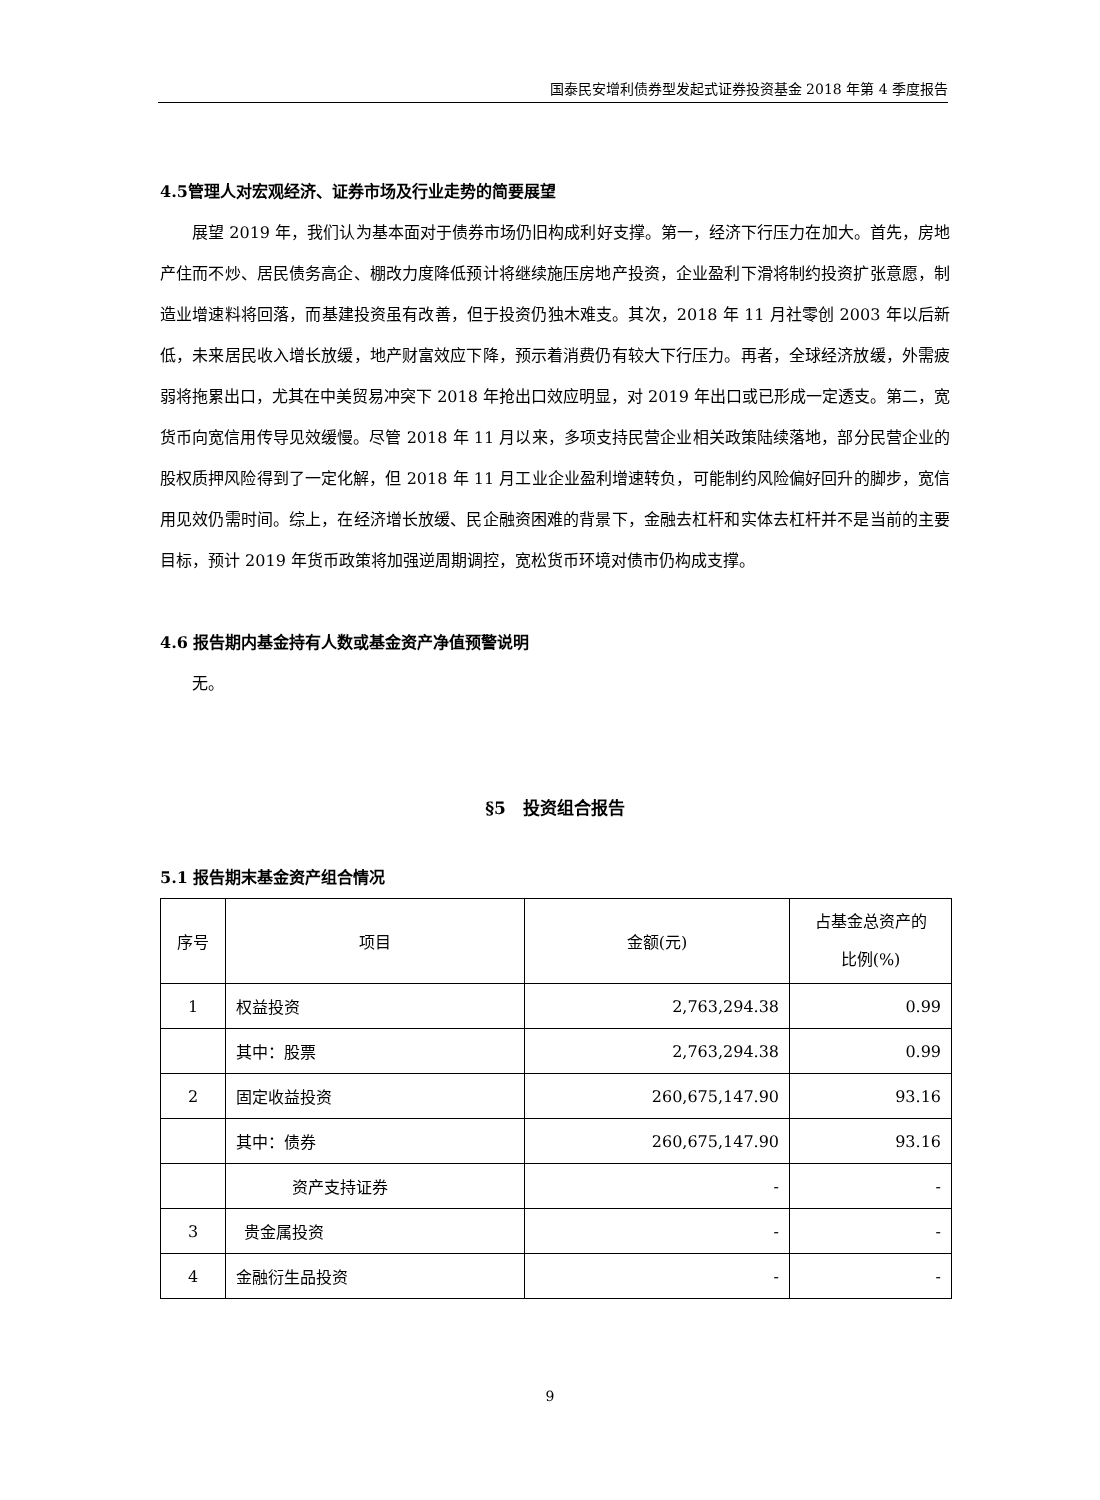国泰民安增利债券型发起式证券投资基金 2018 年第 4 季度报告
4.5管理人对宏观经济、证券市场及行业走势的简要展望
展望 2019 年，我们认为基本面对于债券市场仍旧构成利好支撑。第一，经济下行压力在加大。首先，房地产住而不炒、居民债务高企、棚改力度降低预计将继续施压房地产投资，企业盈利下滑将制约投资扩张意愿，制造业增速料将回落，而基建投资虽有改善，但于投资仍独木难支。其次，2018 年 11 月社零创 2003 年以后新低，未来居民收入增长放缓，地产财富效应下降，预示着消费仍有较大下行压力。再者，全球经济放缓，外需疲弱将拖累出口，尤其在中美贸易冲突下 2018 年抢出口效应明显，对 2019 年出口或已形成一定透支。第二，宽货币向宽信用传导见效缓慢。尽管 2018 年 11 月以来，多项支持民营企业相关政策陆续落地，部分民营企业的股权质押风险得到了一定化解，但 2018 年 11 月工业企业盈利增速转负，可能制约风险偏好回升的脚步，宽信用见效仍需时间。综上，在经济增长放缓、民企融资困难的背景下，金融去杠杆和实体去杠杆并不是当前的主要目标，预计 2019 年货币政策将加强逆周期调控，宽松货币环境对债市仍构成支撑。
4.6 报告期内基金持有人数或基金资产净值预警说明
无。
§5　投资组合报告
5.1 报告期末基金资产组合情况
| 序号 | 项目 | 金额(元) | 占基金总资产的 比例(%) |
| --- | --- | --- | --- |
| 1 | 权益投资 | 2,763,294.38 | 0.99 |
| | 其中：股票 | 2,763,294.38 | 0.99 |
| 2 | 固定收益投资 | 260,675,147.90 | 93.16 |
| | 其中：债券 | 260,675,147.90 | 93.16 |
| | 资产支持证券 | - | - |
| 3 | 贵金属投资 | - | - |
| 4 | 金融衍生品投资 | - | - |
9